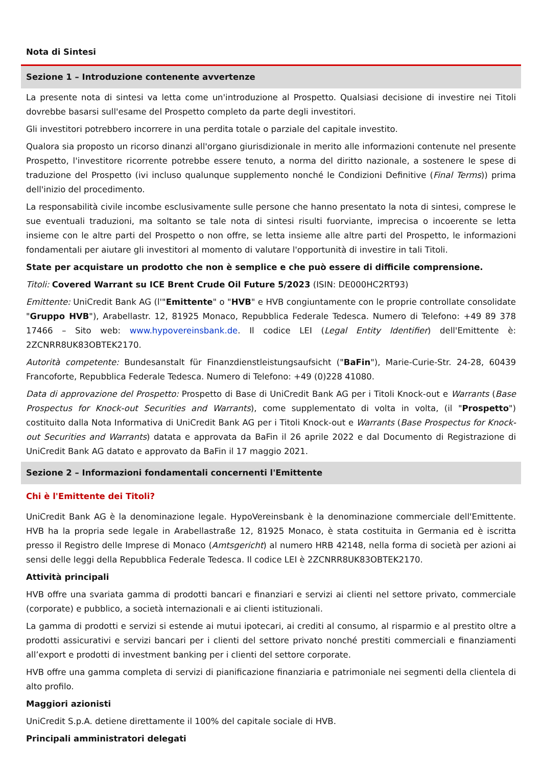Nota di Sintesi
Sezione 1 – Introduzione contenente avvertenze
La presente nota di sintesi va letta come un'introduzione al Prospetto. Qualsiasi decisione di investire nei Titoli dovrebbe basarsi sull'esame del Prospetto completo da parte degli investitori.
Gli investitori potrebbero incorrere in una perdita totale o parziale del capitale investito.
Qualora sia proposto un ricorso dinanzi all'organo giurisdizionale in merito alle informazioni contenute nel presente Prospetto, l'investitore ricorrente potrebbe essere tenuto, a norma del diritto nazionale, a sostenere le spese di traduzione del Prospetto (ivi incluso qualunque supplemento nonché le Condizioni Definitive (Final Terms)) prima dell'inizio del procedimento.
La responsabilità civile incombe esclusivamente sulle persone che hanno presentato la nota di sintesi, comprese le sue eventuali traduzioni, ma soltanto se tale nota di sintesi risulti fuorviante, imprecisa o incoerente se letta insieme con le altre parti del Prospetto o non offre, se letta insieme alle altre parti del Prospetto, le informazioni fondamentali per aiutare gli investitori al momento di valutare l'opportunità di investire in tali Titoli.
State per acquistare un prodotto che non è semplice e che può essere di difficile comprensione.
Titoli: Covered Warrant su ICE Brent Crude Oil Future 5/2023 (ISIN: DE000HC2RT93)
Emittente: UniCredit Bank AG (l'"Emittente" o "HVB" e HVB congiuntamente con le proprie controllate consolidate "Gruppo HVB"), Arabellastr. 12, 81925 Monaco, Repubblica Federale Tedesca. Numero di Telefono: +49 89 378 17466 – Sito web: www.hypovereinsbank.de. Il codice LEI (Legal Entity Identifier) dell'Emittente è: 2ZCNRR8UK83OBTEK2170.
Autorità competente: Bundesanstalt für Finanzdienstleistungsaufsicht ("BaFin"), Marie-Curie-Str. 24-28, 60439 Francoforte, Repubblica Federale Tedesca. Numero di Telefono: +49 (0)228 41080.
Data di approvazione del Prospetto: Prospetto di Base di UniCredit Bank AG per i Titoli Knock-out e Warrants (Base Prospectus for Knock-out Securities and Warrants), come supplementato di volta in volta, (il "Prospetto") costituito dalla Nota Informativa di UniCredit Bank AG per i Titoli Knock-out e Warrants (Base Prospectus for Knock-out Securities and Warrants) datata e approvata da BaFin il 26 aprile 2022 e dal Documento di Registrazione di UniCredit Bank AG datato e approvato da BaFin il 17 maggio 2021.
Sezione 2 – Informazioni fondamentali concernenti l'Emittente
Chi è l'Emittente dei Titoli?
UniCredit Bank AG è la denominazione legale. HypoVereinsbank è la denominazione commerciale dell'Emittente. HVB ha la propria sede legale in Arabellastraße 12, 81925 Monaco, è stata costituita in Germania ed è iscritta presso il Registro delle Imprese di Monaco (Amtsgericht) al numero HRB 42148, nella forma di società per azioni ai sensi delle leggi della Repubblica Federale Tedesca. Il codice LEI è 2ZCNRR8UK83OBTEK2170.
Attività principali
HVB offre una svariata gamma di prodotti bancari e finanziari e servizi ai clienti nel settore privato, commerciale (corporate) e pubblico, a società internazionali e ai clienti istituzionali.
La gamma di prodotti e servizi si estende ai mutui ipotecari, ai crediti al consumo, al risparmio e al prestito oltre a prodotti assicurativi e servizi bancari per i clienti del settore privato nonché prestiti commerciali e finanziamenti all’export e prodotti di investment banking per i clienti del settore corporate.
HVB offre una gamma completa di servizi di pianificazione finanziaria e patrimoniale nei segmenti della clientela di alto profilo.
Maggiori azionisti
UniCredit S.p.A. detiene direttamente il 100% del capitale sociale di HVB.
Principali amministratori delegati